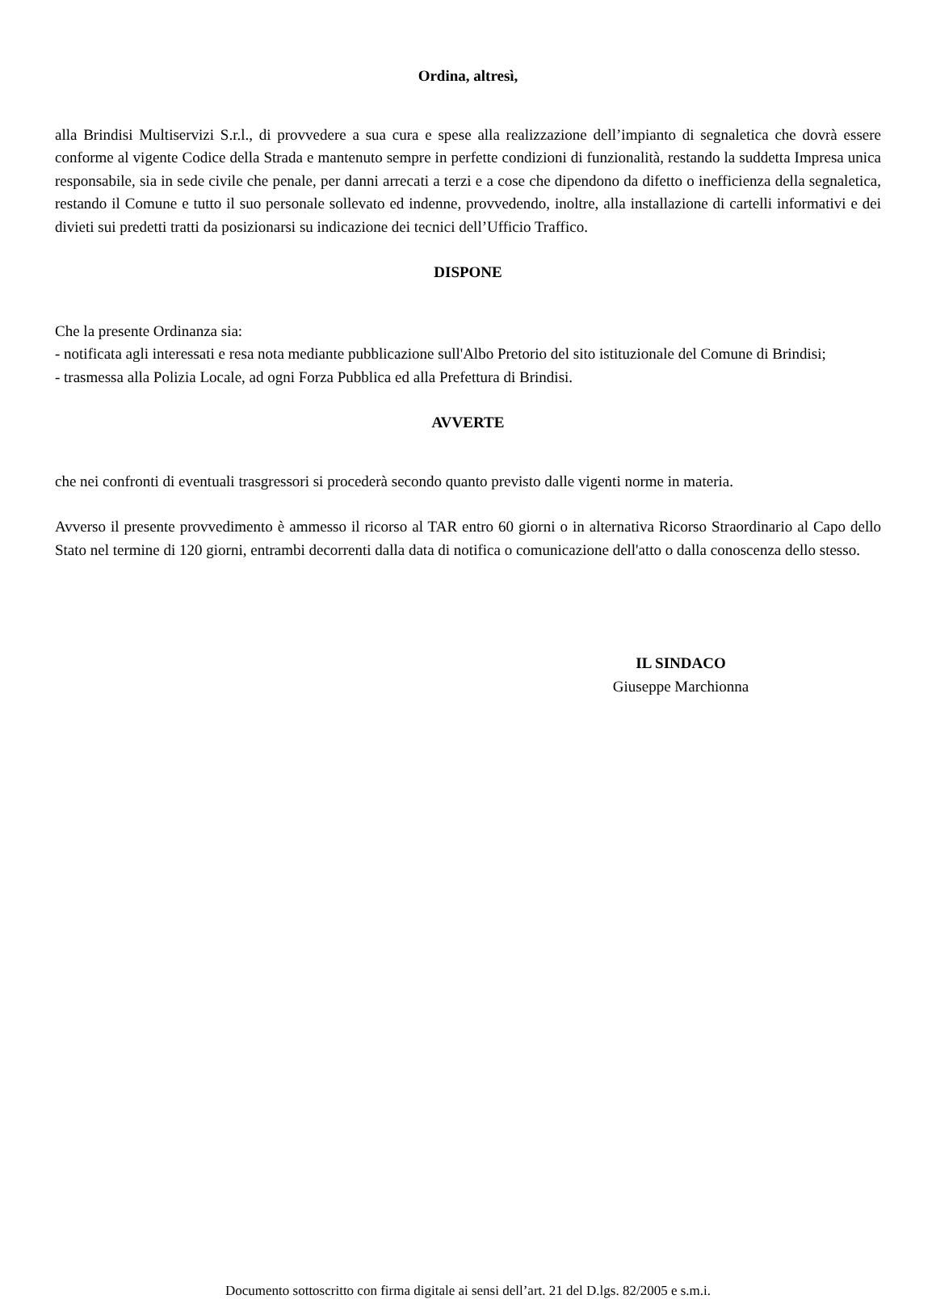Ordina, altresì,
alla Brindisi Multiservizi S.r.l., di provvedere a sua cura e spese alla realizzazione dell’impianto di segnaletica che dovrà essere conforme al vigente Codice della Strada e mantenuto sempre in perfette condizioni di funzionalità, restando la suddetta Impresa unica responsabile, sia in sede civile che penale, per danni arrecati a terzi e a cose che dipendono da difetto o inefficienza della segnaletica, restando il Comune e tutto il suo personale sollevato ed indenne, provvedendo, inoltre, alla installazione di cartelli informativi e dei divieti sui predetti tratti da posizionarsi su indicazione dei tecnici dell’Ufficio Traffico.
DISPONE
Che la presente Ordinanza sia:
- notificata agli interessati e resa nota mediante pubblicazione sull'Albo Pretorio del sito istituzionale del Comune di Brindisi;
- trasmessa alla Polizia Locale, ad ogni Forza Pubblica ed alla Prefettura di Brindisi.
AVVERTE
che nei confronti di eventuali trasgressori si procederà secondo quanto previsto dalle vigenti norme in materia.
Avverso il presente provvedimento è ammesso il ricorso al TAR entro 60 giorni o in alternativa Ricorso Straordinario al Capo dello Stato nel termine di 120 giorni, entrambi decorrenti dalla data di notifica o comunicazione dell'atto o dalla conoscenza dello stesso.
IL SINDACO
Giuseppe Marchionna
Documento sottoscritto con firma digitale ai sensi dell’art. 21 del D.lgs. 82/2005 e s.m.i.